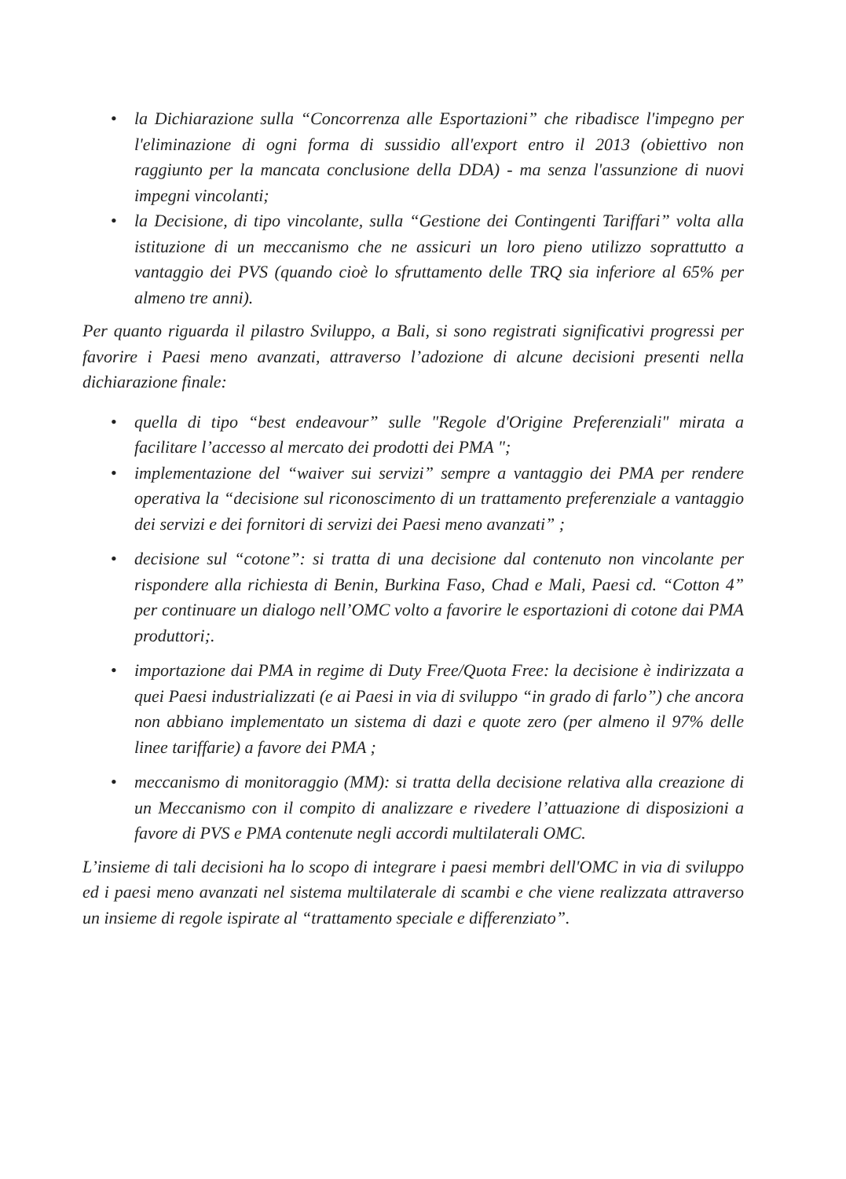• la Dichiarazione sulla “Concorrenza alle Esportazioni” che ribadisce l'impegno per l'eliminazione di ogni forma di sussidio all'export entro il 2013 (obiettivo non raggiunto per la mancata conclusione della DDA) - ma senza l'assunzione di nuovi impegni vincolanti;
• la Decisione, di tipo vincolante, sulla “Gestione dei Contingenti Tariffari” volta alla istituzione di un meccanismo che ne assicuri un loro pieno utilizzo soprattutto a vantaggio dei PVS (quando cioè lo sfruttamento delle TRQ sia inferiore al 65% per almeno tre anni).
Per quanto riguarda il pilastro Sviluppo, a Bali, si sono registrati significativi progressi per favorire i Paesi meno avanzati, attraverso l’adozione di alcune decisioni presenti nella dichiarazione finale:
• quella di tipo “best endeavour” sulle "Regole d'Origine Preferenziali" mirata a facilitare l’accesso al mercato dei prodotti dei PMA ";
• implementazione del “waiver sui servizi” sempre a vantaggio dei PMA per rendere operativa la “decisione sul riconoscimento di un trattamento preferenziale a vantaggio dei servizi e dei fornitori di servizi dei Paesi meno avanzati” ;
• decisione sul “cotone”: si tratta di una decisione dal contenuto non vincolante per rispondere alla richiesta di Benin, Burkina Faso, Chad e Mali, Paesi cd. “Cotton 4” per continuare un dialogo nell’OMC volto a favorire le esportazioni di cotone dai PMA produttori;.
• importazione dai PMA in regime di Duty Free/Quota Free: la decisione è indirizzata a quei Paesi industrializzati (e ai Paesi in via di sviluppo “in grado di farlo”) che ancora non abbiano implementato un sistema di dazi e quote zero (per almeno il 97% delle linee tariffarie) a favore dei PMA ;
• meccanismo di monitoraggio (MM): si tratta della decisione relativa alla creazione di un Meccanismo con il compito di analizzare e rivedere l’attuazione di disposizioni a favore di PVS e PMA contenute negli accordi multilaterali OMC.
L’insieme di tali decisioni ha lo scopo di integrare i paesi membri dell'OMC in via di sviluppo ed i paesi meno avanzati nel sistema multilaterale di scambi e che viene realizzata attraverso un insieme di regole ispirate al “trattamento speciale e differenziato”.